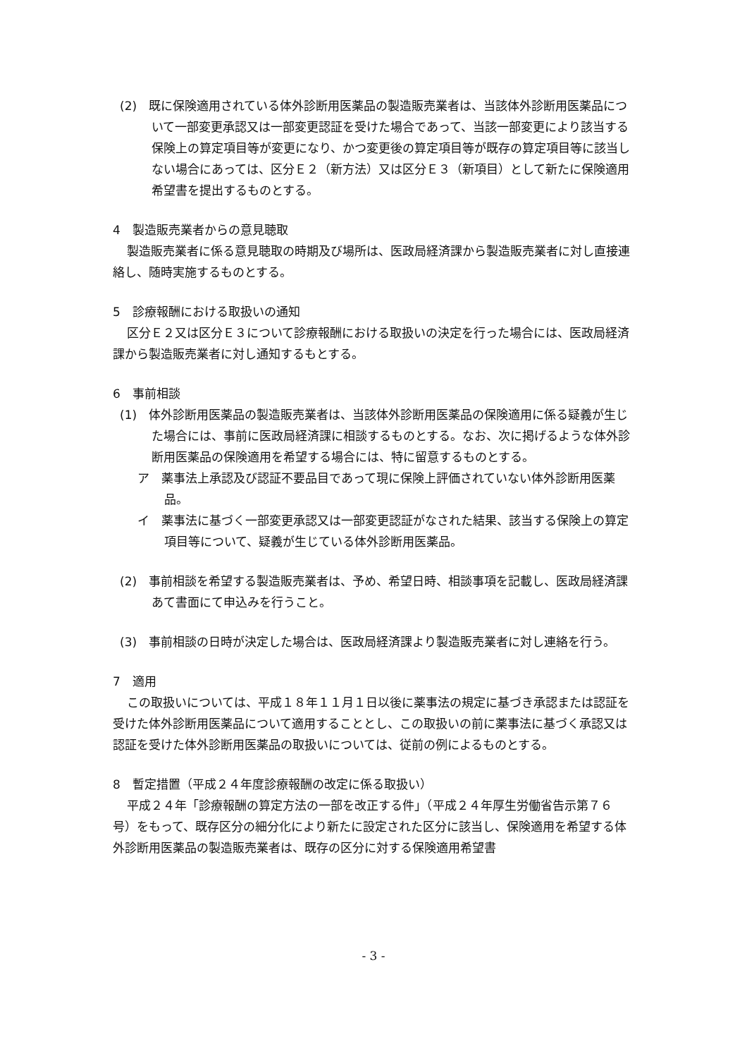(2)　既に保険適用されている体外診断用医薬品の製造販売業者は、当該体外診断用医薬品について一部変更承認又は一部変更認証を受けた場合であって、当該一部変更により該当する保険上の算定項目等が変更になり、かつ変更後の算定項目等が既存の算定項目等に該当しない場合にあっては、区分Ｅ２（新方法）又は区分Ｅ３（新項目）として新たに保険適用希望書を提出するものとする。
4　製造販売業者からの意見聴取
製造販売業者に係る意見聴取の時期及び場所は、医政局経済課から製造販売業者に対し直接連絡し、随時実施するものとする。
5　診療報酬における取扱いの通知
区分Ｅ２又は区分Ｅ３について診療報酬における取扱いの決定を行った場合には、医政局経済課から製造販売業者に対し通知するもとする。
6　事前相談
(1)　体外診断用医薬品の製造販売業者は、当該体外診断用医薬品の保険適用に係る疑義が生じた場合には、事前に医政局経済課に相談するものとする。なお、次に掲げるような体外診断用医薬品の保険適用を希望する場合には、特に留意するものとする。
ア　薬事法上承認及び認証不要品目であって現に保険上評価されていない体外診断用医薬品。
イ　薬事法に基づく一部変更承認又は一部変更認証がなされた結果、該当する保険上の算定項目等について、疑義が生じている体外診断用医薬品。
(2)　事前相談を希望する製造販売業者は、予め、希望日時、相談事項を記載し、医政局経済課あて書面にて申込みを行うこと。
(3)　事前相談の日時が決定した場合は、医政局経済課より製造販売業者に対し連絡を行う。
7　適用
この取扱いについては、平成１８年１１月１日以後に薬事法の規定に基づき承認または認証を受けた体外診断用医薬品について適用することとし、この取扱いの前に薬事法に基づく承認又は認証を受けた体外診断用医薬品の取扱いについては、従前の例によるものとする。
8　暫定措置（平成２４年度診療報酬の改定に係る取扱い）
平成２４年「診療報酬の算定方法の一部を改正する件」（平成２４年厚生労働省告示第７６号）をもって、既存区分の細分化により新たに設定された区分に該当し、保険適用を希望する体外診断用医薬品の製造販売業者は、既存の区分に対する保険適用希望書
- 3 -